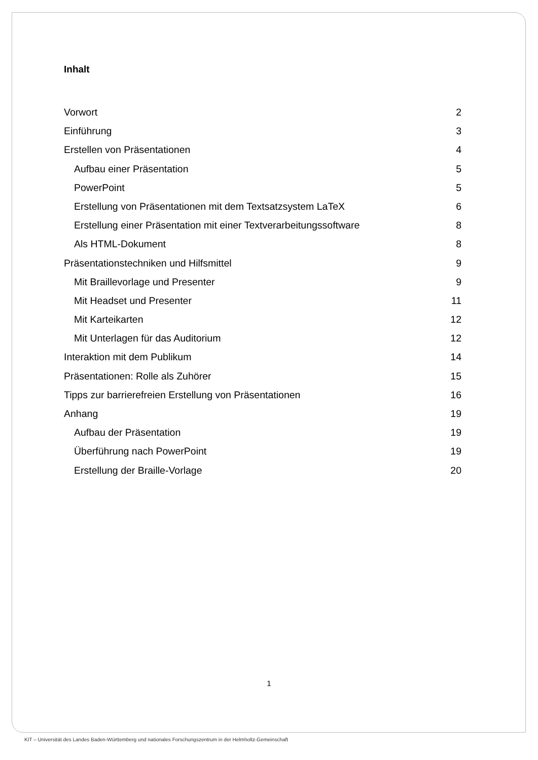Inhalt
Vorwort 2
Einführung 3
Erstellen von Präsentationen 4
Aufbau einer Präsentation 5
PowerPoint 5
Erstellung von Präsentationen mit dem Textsatzsystem LaTeX 6
Erstellung einer Präsentation mit einer Textverarbeitungssoftware 8
Als HTML-Dokument 8
Präsentationstechniken und Hilfsmittel 9
Mit Braillevorlage und Presenter 9
Mit Headset und Presenter 11
Mit Karteikarten 12
Mit Unterlagen für das Auditorium 12
Interaktion mit dem Publikum 14
Präsentationen: Rolle als Zuhörer 15
Tipps zur barrierefreien Erstellung von Präsentationen 16
Anhang 19
Aufbau der Präsentation 19
Überführung nach PowerPoint 19
Erstellung der Braille-Vorlage 20
1
KIT – Universität des Landes Baden-Württemberg und nationales Forschungszentrum in der Helmholtz-Gemeinschaft